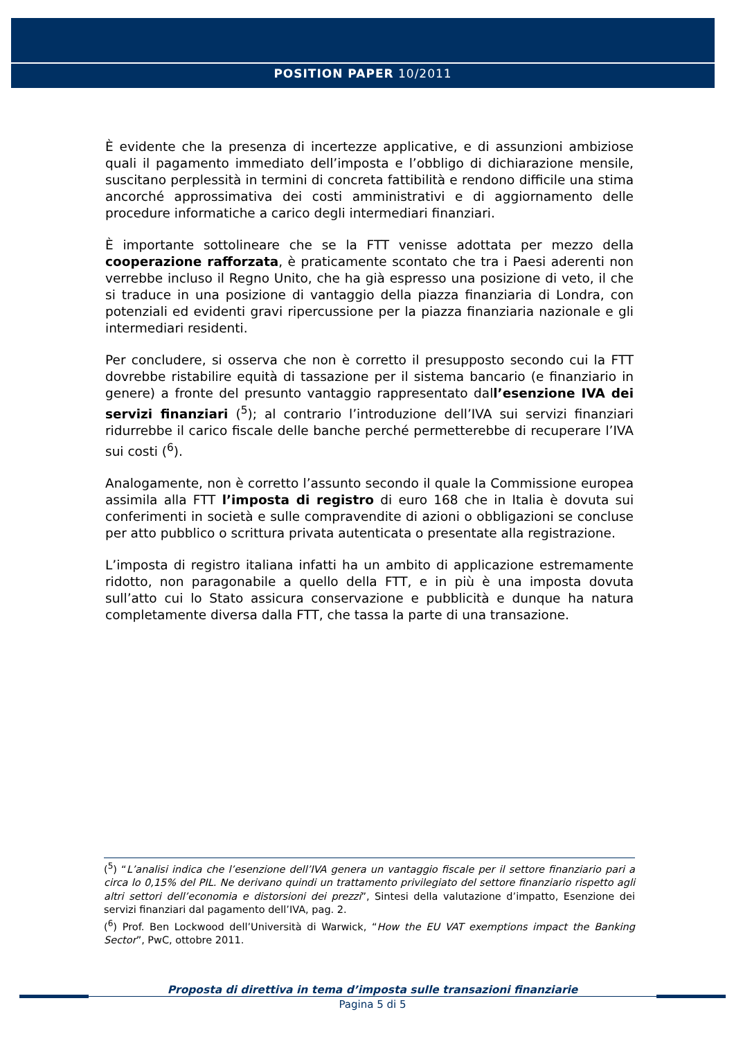POSITION PAPER 10/2011
È evidente che la presenza di incertezze applicative, e di assunzioni ambiziose quali il pagamento immediato dell’imposta e l’obbligo di dichiarazione mensile, suscitano perplessità in termini di concreta fattibilità e rendono difficile una stima ancorché approssimativa dei costi amministrativi e di aggiornamento delle procedure informatiche a carico degli intermediari finanziari.
È importante sottolineare che se la FTT venisse adottata per mezzo della cooperazione rafforzata, è praticamente scontato che tra i Paesi aderenti non verrebbe incluso il Regno Unito, che ha già espresso una posizione di veto, il che si traduce in una posizione di vantaggio della piazza finanziaria di Londra, con potenziali ed evidenti gravi ripercussione per la piazza finanziaria nazionale e gli intermediari residenti.
Per concludere, si osserva che non è corretto il presupposto secondo cui la FTT dovrebbe ristabilire equità di tassazione per il sistema bancario (e finanziario in genere) a fronte del presunto vantaggio rappresentato dall’esenzione IVA dei servizi finanziari (<sup>5</sup>); al contrario l’introduzione dell’IVA sui servizi finanziari ridurrebbe il carico fiscale delle banche perché permetterebbe di recuperare l’IVA sui costi (<sup>6</sup>).
Analogamente, non è corretto l’assunto secondo il quale la Commissione europea assimila alla FTT l’imposta di registro di euro 168 che in Italia è dovuta sui conferimenti in società e sulle compravendite di azioni o obbligazioni se concluse per atto pubblico o scrittura privata autenticata o presentate alla registrazione.
L’imposta di registro italiana infatti ha un ambito di applicazione estremamente ridotto, non paragonabile a quello della FTT, e in più è una imposta dovuta sull’atto cui lo Stato assicura conservazione e pubblicità e dunque ha natura completamente diversa dalla FTT, che tassa la parte di una transazione.
(<sup>5</sup>) “L’analisi indica che l’esenzione dell’IVA genera un vantaggio fiscale per il settore finanziario pari a circa lo 0,15% del PIL. Ne derivano quindi un trattamento privilegiato del settore finanziario rispetto agli altri settori dell’economia e distorsioni dei prezzi”, Sintesi della valutazione d’impatto, Esenzione dei servizi finanziari dal pagamento dell’IVA, pag. 2.
(<sup>6</sup>) Prof. Ben Lockwood dell’Università di Warwick, “How the EU VAT exemptions impact the Banking Sector”, PwC, ottobre 2011.
Proposta di direttiva in tema d’imposta sulle transazioni finanziarie
Pagina 5 di 5